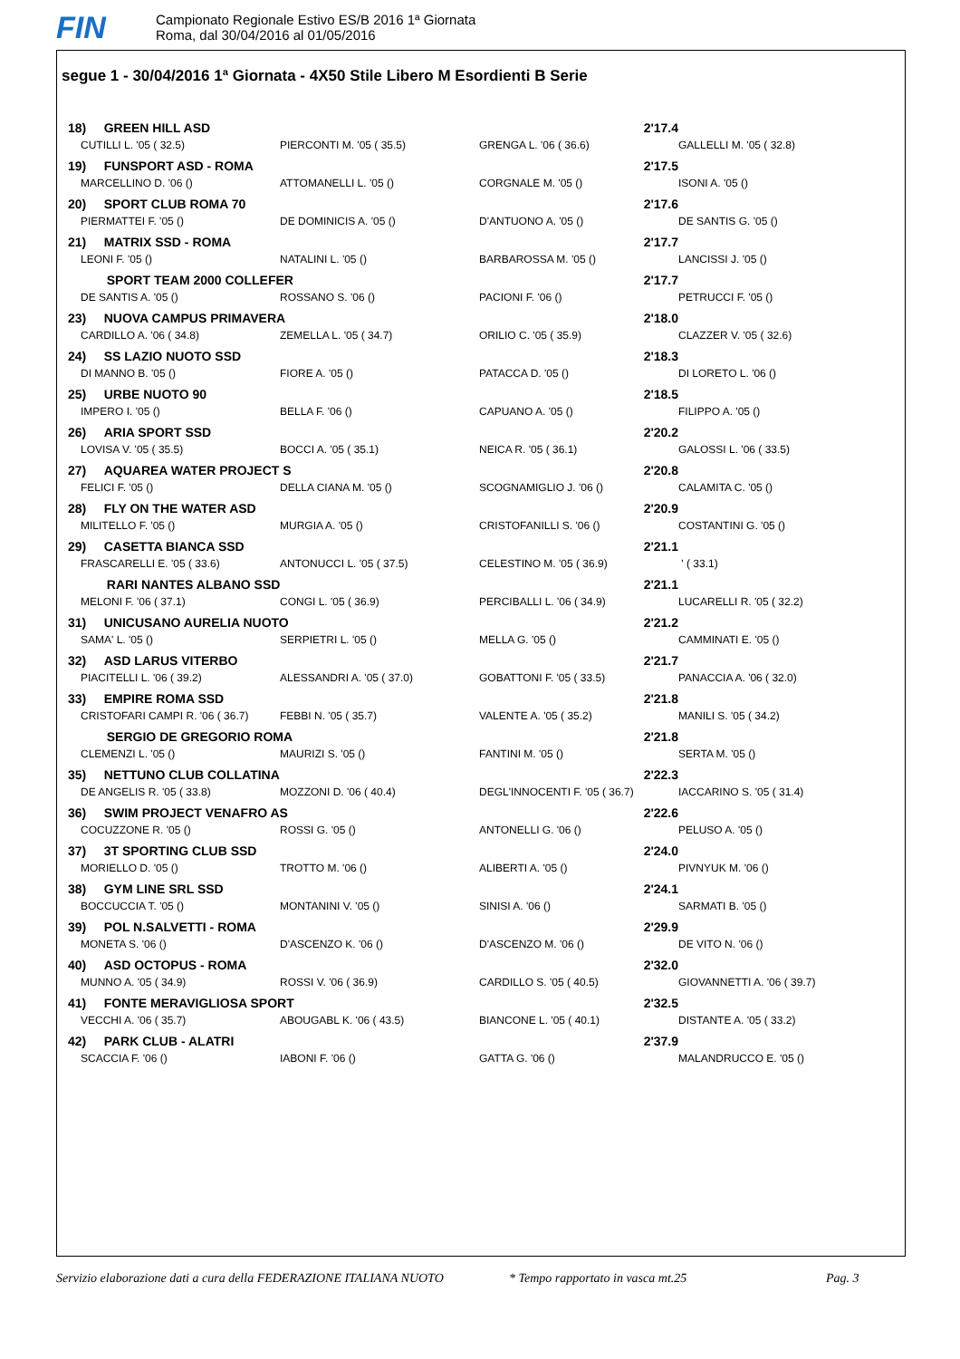FIN
Campionato Regionale Estivo ES/B 2016 1ª Giornata
Roma, dal 30/04/2016 al 01/05/2016
segue 1 - 30/04/2016 1ª Giornata - 4X50 Stile Libero M Esordienti B Serie
| 18) GREEN HILL ASD | | 2'17.4 | |
| CUTILLI L. '05 ( 32.5) | PIERCONTI M. '05 ( 35.5) | GRENGA L. '06 ( 36.6) | GALLELLI M. '05 ( 32.8) |
| 19) FUNSPORT ASD - ROMA | | 2'17.5 | |
| MARCELLINO D. '06 () | ATTOMANELLI L. '05 () | CORGNALE M. '05 () | ISONI A. '05 () |
| 20) SPORT CLUB ROMA 70 | | 2'17.6 | |
| PIERMATTEI F. '05 () | DE DOMINICIS A. '05 () | D'ANTUONO A. '05 () | DE SANTIS G. '05 () |
| 21) MATRIX SSD - ROMA | | 2'17.7 | |
| LEONI F. '05 () | NATALINI L. '05 () | BARBAROSSA M. '05 () | LANCISSI J. '05 () |
| SPORT TEAM 2000 COLLEFER | | 2'17.7 | |
| DE SANTIS A. '05 () | ROSSANO S. '06 () | PACIONI F. '06 () | PETRUCCI F. '05 () |
| 23) NUOVA CAMPUS PRIMAVERA | | 2'18.0 | |
| CARDILLO A. '06 ( 34.8) | ZEMELLA L. '05 ( 34.7) | ORILIO C. '05 ( 35.9) | CLAZZER V. '05 ( 32.6) |
| 24) SS LAZIO NUOTO SSD | | 2'18.3 | |
| DI MANNO B. '05 () | FIORE A. '05 () | PATACCA D. '05 () | DI LORETO L. '06 () |
| 25) URBE NUOTO 90 | | 2'18.5 | |
| IMPERO I. '05 () | BELLA F. '06 () | CAPUANO A. '05 () | FILIPPO A. '05 () |
| 26) ARIA SPORT SSD | | 2'20.2 | |
| LOVISA V. '05 ( 35.5) | BOCCI A. '05 ( 35.1) | NEICA R. '05 ( 36.1) | GALOSSI L. '06 ( 33.5) |
| 27) AQUAREA WATER PROJECT S | | 2'20.8 | |
| FELICI F. '05 () | DELLA CIANA M. '05 () | SCOGNAMIGLIO J. '06 () | CALAMITA C. '05 () |
| 28) FLY ON THE WATER ASD | | 2'20.9 | |
| MILITELLO F. '05 () | MURGIA A. '05 () | CRISTOFANILLI S. '06 () | COSTANTINI G. '05 () |
| 29) CASETTA BIANCA SSD | | 2'21.1 | |
| FRASCARELLI E. '05 ( 33.6) | ANTONUCCI L. '05 ( 37.5) | CELESTINO M. '05 ( 36.9) | ' ( 33.1) |
| RARI NANTES ALBANO SSD | | 2'21.1 | |
| MELONI F. '06 ( 37.1) | CONGI L. '05 ( 36.9) | PERCIBALLI L. '06 ( 34.9) | LUCARELLI R. '05 ( 32.2) |
| 31) UNICUSANO AURELIA NUOTO | | 2'21.2 | |
| SAMA' L. '05 () | SERPIETRI L. '05 () | MELLA G. '05 () | CAMMINATI E. '05 () |
| 32) ASD LARUS VITERBO | | 2'21.7 | |
| PIACITELLI L. '06 ( 39.2) | ALESSANDRI A. '05 ( 37.0) | GOBATTONI F. '05 ( 33.5) | PANACCIA A. '06 ( 32.0) |
| 33) EMPIRE ROMA SSD | | 2'21.8 | |
| CRISTOFARI CAMPI R. '06 ( 36.7) | FEBBI N. '05 ( 35.7) | VALENTE A. '05 ( 35.2) | MANILI S. '05 ( 34.2) |
| SERGIO DE GREGORIO ROMA | | 2'21.8 | |
| CLEMENZI L. '05 () | MAURIZI S. '05 () | FANTINI M. '05 () | SERTA M. '05 () |
| 35) NETTUNO CLUB COLLATINA | | 2'22.3 | |
| DE ANGELIS R. '05 ( 33.8) | MOZZONI D. '06 ( 40.4) | DEGL'INNOCENTI F. '05 ( 36.7) | IACCARINO S. '05 ( 31.4) |
| 36) SWIM PROJECT VENAFRO AS | | 2'22.6 | |
| COCUZZONE R. '05 () | ROSSI G. '05 () | ANTONELLI G. '06 () | PELUSO A. '05 () |
| 37) 3T SPORTING CLUB SSD | | 2'24.0 | |
| MORIELLO D. '05 () | TROTTO M. '06 () | ALIBERTI A. '05 () | PIVNYUK M. '06 () |
| 38) GYM LINE SRL SSD | | 2'24.1 | |
| BOCCUCCIA T. '05 () | MONTANINI V. '05 () | SINISI A. '06 () | SARMATI B. '05 () |
| 39) POL N.SALVETTI - ROMA | | 2'29.9 | |
| MONETA S. '06 () | D'ASCENZO K. '06 () | D'ASCENZO M. '06 () | DE VITO N. '06 () |
| 40) ASD OCTOPUS - ROMA | | 2'32.0 | |
| MUNNO A. '05 ( 34.9) | ROSSI V. '06 ( 36.9) | CARDILLO S. '05 ( 40.5) | GIOVANNETTI A. '06 ( 39.7) |
| 41) FONTE MERAVIGLIOSA SPORT | | 2'32.5 | |
| VECCHI A. '06 ( 35.7) | ABOUGABL K. '06 ( 43.5) | BIANCONE L. '05 ( 40.1) | DISTANTE A. '05 ( 33.2) |
| 42) PARK CLUB - ALATRI | | 2'37.9 | |
| SCACCIA F. '06 () | IABONI F. '06 () | GATTA G. '06 () | MALANDRUCCO E. '05 () |
Servizio elaborazione dati a cura della FEDERAZIONE ITALIANA NUOTO * Tempo rapportato in vasca mt.25 Pag. 3